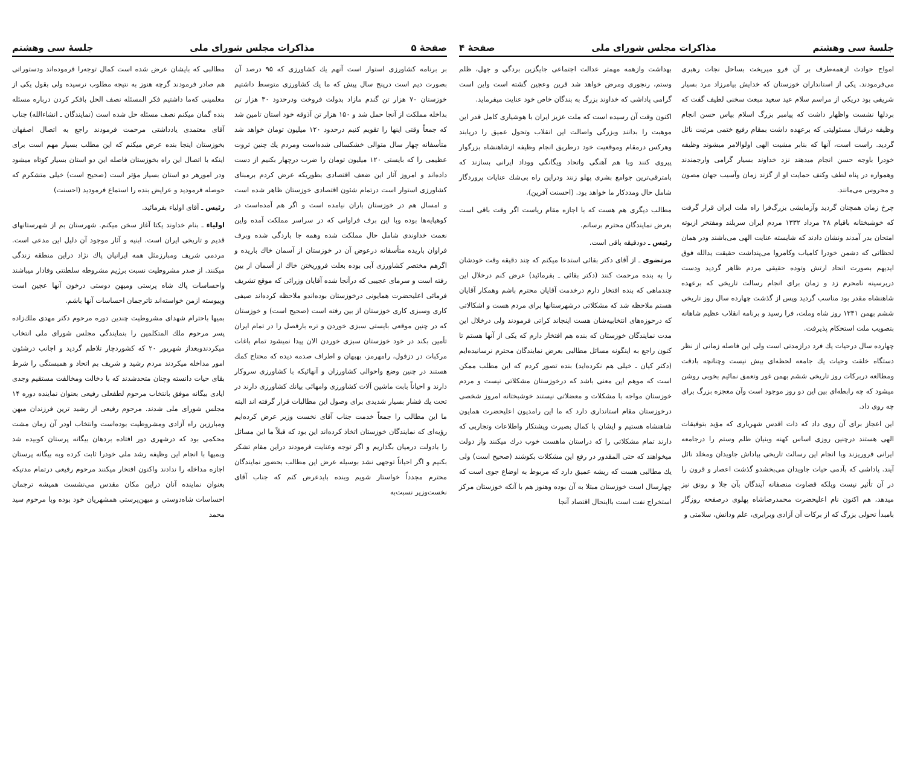صفحهٔ ۵ مذاکرات مجلس شورای ملی جلسهٔ سی وهشتم
بر برنامه کشاورزی استوار است آنهم یك کشاورزی که ۹۵ درصد آن بصورت دیم است درپنج سال پیش که ما یك کشاورزی متوسط داشتیم خوزستان ۷۰ هزار تن گندم مازاد بدولت فروخت ودرحدود ۳۰ هزار تن بداخله مملکت از آنجا حمل شد و ۱۵۰ هزار تن آذوقه خود استان تامین شد که جمعاً وقتی اینها را تقویم کنیم درحدود ۱۲۰ میلیون تومان خواهد شد متأسفانه چهار سال متوالی خشکسالی شده‌است ومردم یك چنین ثروت عظیمی را که بایستی ۱۲۰ میلیون تومان را ضرب درچهار بکنیم از دست داده‌اند و امروز آثار این ضعف اقتصادی بطوریکه عرض کردم برمبنای کشاورزی استوار است درتمام شئون اقتصادی خوزستان ظاهر شده است و امسال هم در خوزستان باران نیامده است و اگر هم آمده‌است در کوهپایه‌ها بوده وبا این برف فراوانی که در سراسر مملکت آمده واین نعمت خداوندی شامل حال مملکت شده وهمه جا باردگی شده وبرف فراوان باریده متأسفانه درعوض آن در خوزستان از آسمان خاك باریده و اگرهم مختصر کشاورزی آبی بوده بعلت فروریختن خاك از آسمان از بین رفته است و سرمای عجیبی که درآنجا شده آقایان وزرائی که موقع تشریف فرمائی اعلیحضرت همایونی درخوزستان بوده‌اندو ملاحظه کرده‌اند صیفی کاری وسبزی کاری خوزستان از بین رفته است (صحیح است) و خوزستان که در چنین موقعی بایستی سبزی خوردن و تره بارفصل را در تمام ایران تأمین بکند در خود خوزستان سبزی خوردن الان پیدا نمیشود تمام باغات مرکبات در دزفول، رامهرمز، بهبهان و اطراف صدمه دیده که محتاج کمك هستند در چنین وضع واحوالی کشاورزان و آنهائیکه با کشاورزی سروکار دارند و احیاناً بابت ماشین آلات کشاورزی وامهائی بیانك کشاورزی دارند در تحت یك فشار بسیار شدیدی برای وصول این مطالبات قرار گرفته اند البته ما این مطالب را جمعاً خدمت جناب آقای نخست وزیر عرض کرده‌ایم رؤیه‌ای که نمایندگان خوزستان اتخاذ کرده‌اند این بود که قبلاً ما این مسائل را بادولت درمیان بگذاریم و اگر توجه وعنایت فرمودند دراین مقام تشکر بکنیم و اگر احیاناً توجهی نشد بوسیله عرض این مطالب بحضور نمایندگان محترم مجدداً خواستار شویم وبنده بایدعرض کنم که جناب آقای نخست‌وزیر نسبت‌به
مطالبی که بایشان عرض شده است کمال توجه‌را فرموده‌اند ودستوراتی هم صادر فرمودند گرچه هنوز به نتیجه مطلوب نرسیده ولی بقول یکی از معلمینی که‌ما داشتیم فکر المسئله نصف الحل بافکر کردن درباره مسئله بنده گمان میکنم نصف مسئله حل شده است (نمایندگان ـ انشاءالله) جناب آقای معتمدی یادداشتی مرحمت فرمودند راجع به اتصال اصفهان بخوزستان اینجا بنده عرض میکنم که این مطلب بسیار مهم است برای اینکه با اتصال این راه بخوزستان فاصله این دو استان بسیار کوتاه میشود ودر امورهر دو استان بسیار مؤثر است (صحیح است) خیلی متشکرم که حوصله فرمودید و عرایض بنده را استماع فرمودید (احسنت)
رئیس ـ آقای اولیاء بفرمائید.
اولیاء ـ بنام خداوند یکتا آغاز سخن میکنم. شهرستان بم از شهرستانهای قدیم و تاریخی ایران است. ابنیه و آثار موجود آن دلیل این مدعی است. مردمی شریف ومبارزمثل همه ایرانیان پاك نژاد دراین منطقه زندگی میکنند. از صدر مشروطیت نسبت برژیم مشروطه سلطنتی وفادار میباشند واحساسات پاك شاه پرستی ومیهن دوستی درخون آنها عجین است وپیوسته ازمن خواسته‌اند تاترجمان احساسات آنها باشم.
بمیها باحترام شهدای مشروطیت چندین دوره مرحوم دکتر مهدی ملك‌زاده پسر مرحوم ملك المتکلمین را بنمایندگی مجلس شورای ملی انتخاب میکردندوبعداز شهریور ۲۰ که کشوردچار تلاطم گردید و اجانب درشئون امور مداخله میکردند مردم رشید و شریف بم اتحاد و همبستگی را شرط بقای حیات دانسته وچنان متحدشدند که با دخالت ومخالفت مستقیم وجدی ایادی بیگانه موفق بانتخاب مرحوم لطفعلی رفیعی بعنوان نماینده دوره ۱۴ مجلس شورای ملی شدند. مرحوم رفیعی از رشید ترین فرزندان میهن ومبارزین راه آزادی ومشروطیت بوده‌است وانتخاب اودر آن زمان مشت محکمی بود که درشهری دور افتاده بردهان بیگانه پرستان کوبیده شد وبمیها با انجام این وظیفه رشد ملی خودرا ثابت کرده وبه بیگانه پرستان اجازه مداخله را ندادند واکنون افتخار میکنند مرحوم رفیعی درتمام مدتیکه بعنوان نماینده آنان دراین مکان مقدس می‌نشست همیشه ترجمان احساسات شاه‌دوستی و میهن‌پرستی همشهریان خود بوده وبا مرحوم سید محمد
جلسهٔ سی وهشتم مذاکرات مجلس شورای ملی صفحهٔ ۴
امواج حوادث ازهمه‌طرف بر آن فرو میریخت بساحل نجات رهبری می‌فرمودند. یکی از استانداران خوزستان که خدایش بیامرزاد مرد بسیار شریفی بود دریکی از مراسم سلام عید سعید مبعث سخنی لطیف گفت که بردلها نشست واظهار داشت که پیامبر بزرگ اسلام بپاس حسن انجام وظیفه درقبال مسئولیتی که برعهده داشت بمقام رفیع ختمی مرتبت نائل گردید. راست است، آنها که بنابر مشیت الهی اولوالامر میشوند وظیفه خودرا باوجه حسن انجام میدهند نزد خداوند بسیار گرامی وارجمندند وهمواره در پناه لطف وکنف حمایت او از گزند زمان وآسیب جهان مصون و محروس می‌مانند.
چرخ زمان همچنان گردید وآزمایشی بزرگ‌فرا راه ملت ایران قرار گرفت که خوشبختانه باقیام ۲۸ مرداد ۱۳۳۲ مردم ایران سربلند ومفتخر ازبوته امتحان بدر آمدند ونشان دادند که شایسته عنایت الهی می‌باشند ودر همان لحظاتی که دشمن خودرا کامیاب وکامروا می‌پنداشت حقیقت یدالله فوق ایدیهم بصورت اتحاد ارتش وتوده حقیقی مردم ظاهر گردید ودست دربرسینه نامحرم زد و زمان برای انجام رسالت تاریخی که برعهده شاهنشاه مقدر بود مناسب گردید وپس از گذشت چهارده سال روز تاریخی ششم بهمن ۱۳۴۱ روز شاه وملت، فرا رسید و برنامه انقلاب عظیم شاهانه بتصویب ملت استحکام پذیرفت.
چهارده سال درحیات یك فرد درازمدتی است ولی این فاصله زمانی از نظر دستگاه خلقت وحیات یك جامعه لحظه‌ای بیش نیست وچنانچه بادقت ومطالعه دربرکات روز تاریخی ششم بهمن غور وتعمق نمائیم بخوبی روشن میشود که چه رابطه‌ای بین این دو روز موجود است وآن معجزه بزرگ برای چه روی داد.
این اعجاز برای آن روی داد که ذات اقدس شهریاری که مؤید بتوفیقات الهی هستند درچنین روزی اساس کهنه وبنیان ظلم وستم را درجامعه ایرانی فروریزند وبا انجام این رسالت تاریخی بپاداش جاویدان ومخلد نائل آیند. پاداشی که بآدمی حیات جاویدان می‌بخشدو گذشت اعصار و قرون را در آن تأثیر نیست وبلکه قضاوت منصفانه آیندگان بآن جلا و رونق نیز میدهد، هم اکنون نام اعلیحضرت محمدرضاشاه پهلوی درصفحه روزگار بامبدأ تحولی بزرگ که از برکات آن آزادی وبرابری، علم ودانش، سلامتی و
بهداشت وازهمه مهمتر عدالت اجتماعی جایگزین بردگی و جهل، ظلم وستم، رنجوری ومرض خواهد شد قرین وعجین گشته است واین است گرامی پاداشی که خداوند بزرگ به بندگان خاص خود عنایت میفرماید.
اکنون وقت آن رسیده است که ملت عزیز ایران با هوشیاری کامل قدر این موهبت را بدانند وبزرگی واصالت این انقلاب وتحول عمیق را دریابند وهرکس درمقام وموقعیت خود درطریق انجام وظیفه ازشاهنشاه بزرگوار پیروی کنند وبا هم آهنگی واتحاد ویگانگی ووداد ایرانی بسازند که بامترقی‌ترین جوامع بشری پهلو زنند ودراین راه بی‌شك عنایات پروردگار شامل حال ومددکار ما خواهد بود. (احسنت آفرین).
مطالب دیگری هم هست که با اجازه مقام ریاست اگر وقت باقی است بعرض نمایندگان محترم برسانم.
رئیس ـ دودقیقه باقی است.
مرتضوی ـ از آقای دکتر بقائی استدعا میکنم که چند دقیقه وقت خودشان را به بنده مرحمت کنند (دکتر بقائی ـ بفرمائید) عرض کنم درخلال این چندماهی که بنده افتخار دارم درخدمت آقایان محترم باشم وهمکار آقایان هستم ملاحظه شد که مشکلاتی درشهرستانها برای مردم هست و اشکالاتی که درحوزه‌های انتخابیه‌شان هست اینجاند کراتی فرمودند ولی درخلال این مدت نمایندگان خوزستان که بنده هم افتخار دارم که یکی از آنها هستم تا کنون راجع به اینگونه مسائل مطالبی بعرض نمایندگان محترم نرسانیده‌ایم (دکتر کیان ـ خیلی هم نکرده‌اید) بنده تصور کردم که این مطلب ممکن است که موهم این معنی باشد که درخوزستان مشکلاتی نیست و مردم خوزستان مواجه با مشکلات و معضلاتی نیستند خوشبختانه امروز شخصی درخوزستان مقام استانداری دارد که ما این رامدیون اعلیحضرت همایون شاهنشاه هستیم و ایشان با کمال بصیرت وپشتکار واطلاعات وتجاربی که دارند تمام مشکلاتی را که دراستان ماهست خوب درك میکنند واز دولت میخواهند که حتی المقدور در رفع این مشکلات بکوشند (صحیح است) ولی یك مطالبی هست که ریشه عمیق دارد که مربوط به اوضاع جوی است که چهارسال است خوزستان مبتلا به آن بوده وهنوز هم با آنکه خوزستان مرکز استخراج نفت است بااینحال اقتصاد آنجا